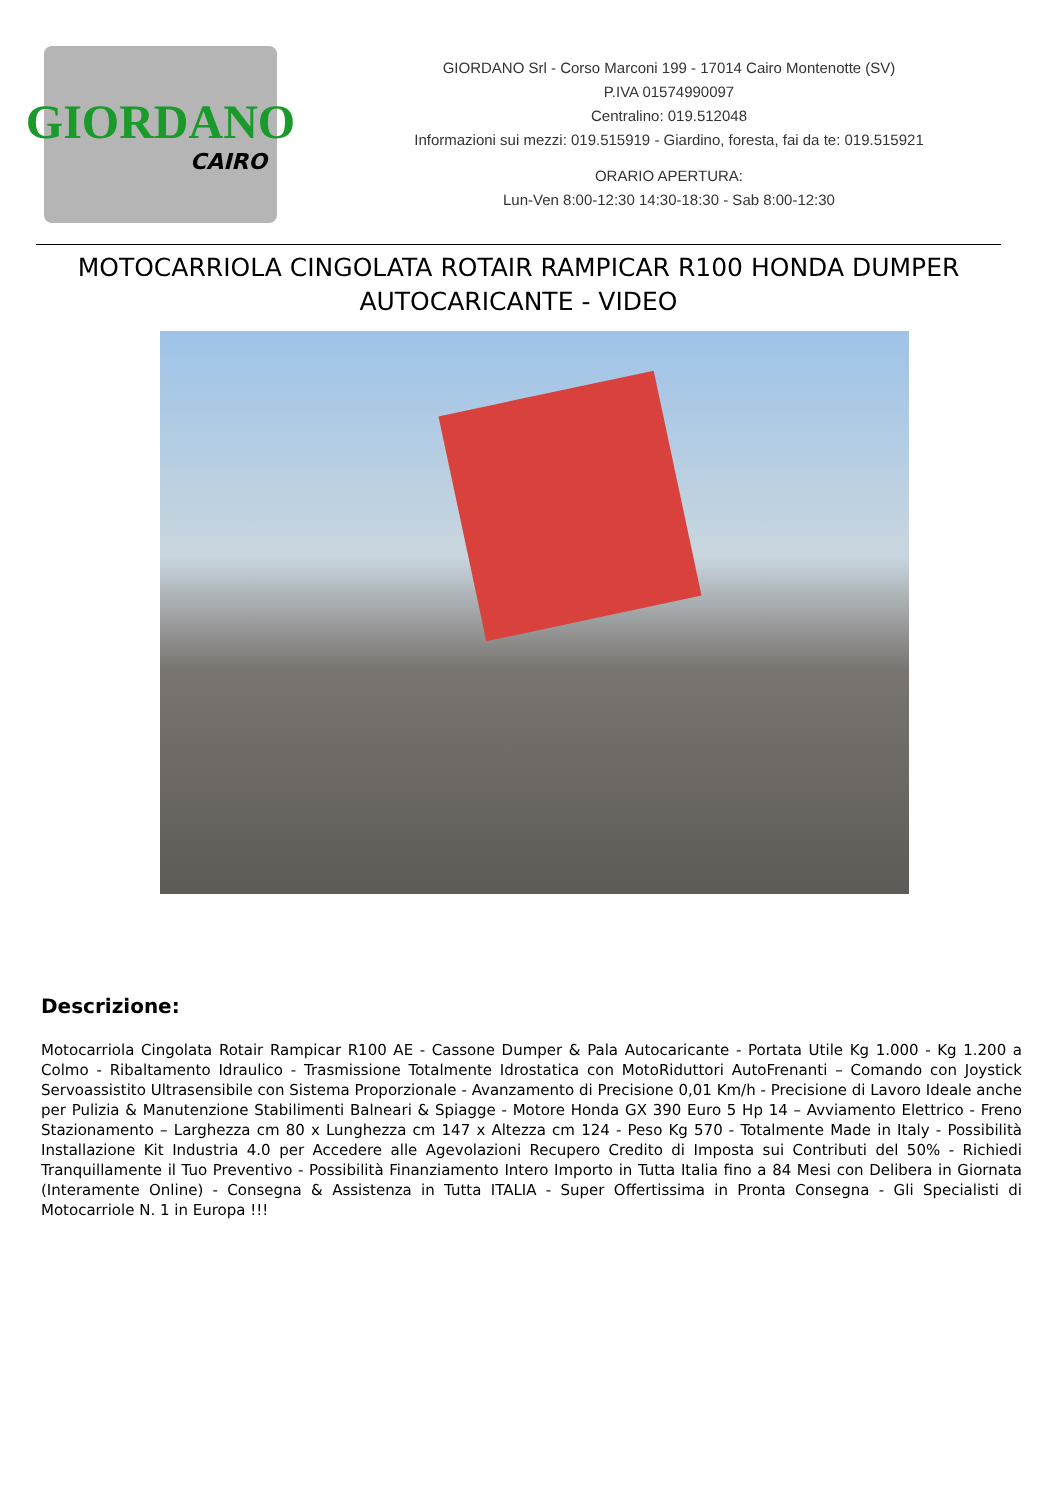GIORDANO
CAIRO
GIORDANO Srl - Corso Marconi 199 - 17014 Cairo Montenotte (SV)
P.IVA 01574990097
Centralino: 019.512048
Informazioni sui mezzi: 019.515919 - Giardino, foresta, fai da te: 019.515921
ORARIO APERTURA:
Lun-Ven 8:00-12:30 14:30-18:30 - Sab 8:00-12:30
MOTOCARRIOLA CINGOLATA ROTAIR RAMPICAR R100 HONDA DUMPER AUTOCARICANTE - VIDEO
Descrizione:
Motocarriola Cingolata Rotair Rampicar R100 AE - Cassone Dumper & Pala Autocaricante - Portata Utile Kg 1.000 - Kg 1.200 a Colmo - Ribaltamento Idraulico - Trasmissione Totalmente Idrostatica con MotoRiduttori AutoFrenanti – Comando con Joystick Servoassistito Ultrasensibile con Sistema Proporzionale - Avanzamento di Precisione 0,01 Km/h - Precisione di Lavoro Ideale anche per Pulizia & Manutenzione Stabilimenti Balneari & Spiagge - Motore Honda GX 390 Euro 5 Hp 14 – Avviamento Elettrico - Freno Stazionamento – Larghezza cm 80 x Lunghezza cm 147 x Altezza cm 124 - Peso Kg 570 - Totalmente Made in Italy - Possibilità Installazione Kit Industria 4.0 per Accedere alle Agevolazioni Recupero Credito di Imposta sui Contributi del 50% - Richiedi Tranquillamente il Tuo Preventivo - Possibilità Finanziamento Intero Importo in Tutta Italia fino a 84 Mesi con Delibera in Giornata (Interamente Online) - Consegna & Assistenza in Tutta ITALIA - Super Offertissima in Pronta Consegna - Gli Specialisti di Motocarriole N. 1 in Europa !!!